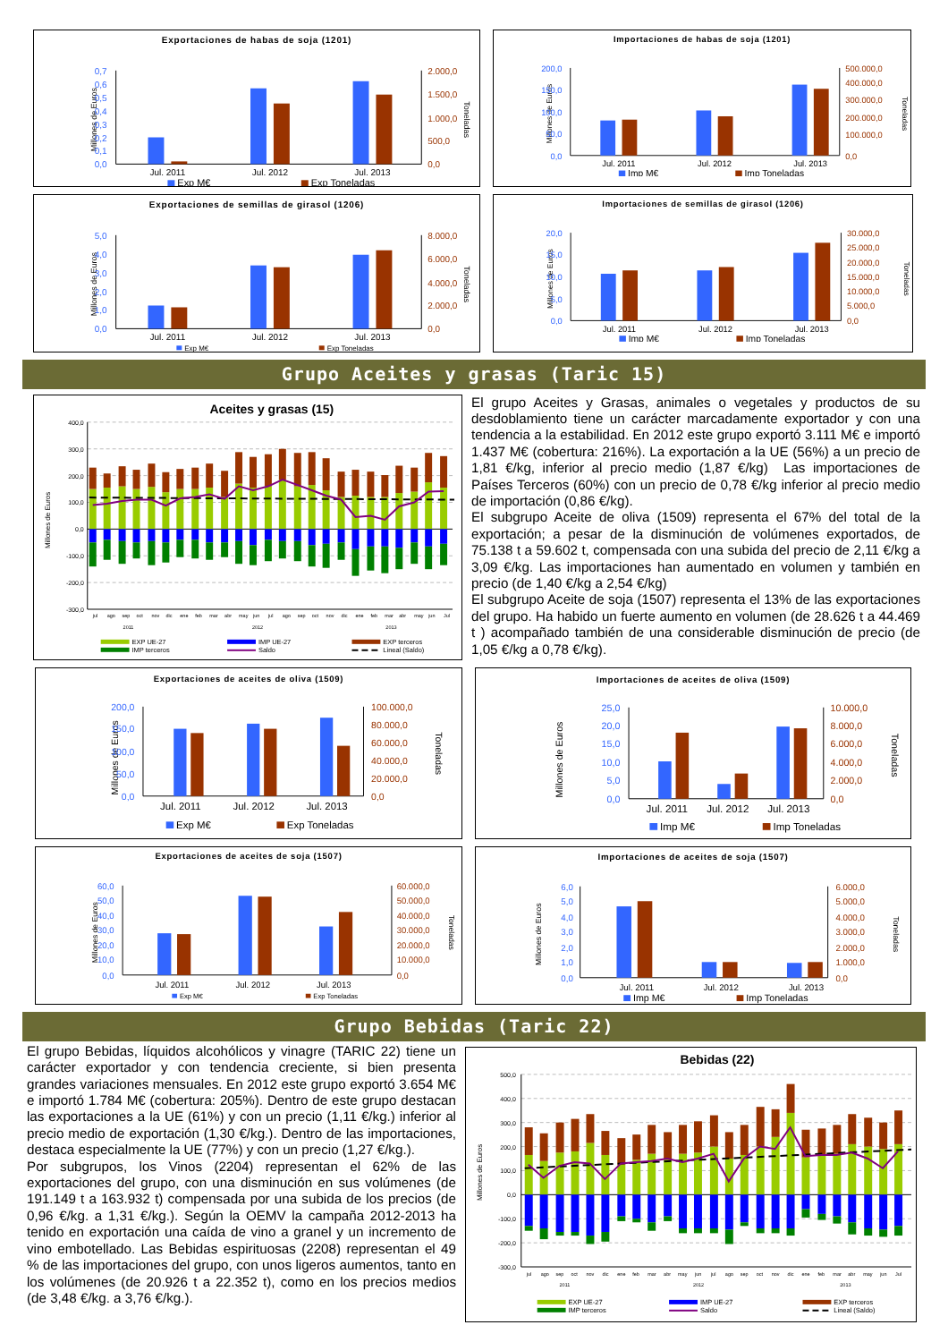Exportaciones de habas de soja (1201)
Millones de Euros
0,7
0,6
0,5
0,4
0,3
0,2
0,1
0,0
2.000,0
1.500,0
1.000,0
500,0
0,0
Toneladas
Jul. 2011
Jul. 2012
Jul. 2013
Exp M€
Exp Toneladas
Importaciones de habas de soja (1201)
Millones de Euros
200,0
150,0
100,0
50,0
0,0
500.000,0
400.000,0
300.000,0
200.000,0
100.000,0
0,0
Toneladas
Jul. 2011
Jul. 2012
Jul. 2013
Imp M€
Imp Toneladas
Exportaciones de semillas de girasol (1206)
Millones de Euros
5,0
4,0
3,0
2,0
1,0
0,0
8.000,0
6.000,0
4.000,0
2.000,0
0,0
Toneladas
Jul. 2011
Jul. 2012
Jul. 2013
Exp M€
Exp Toneladas
Importaciones de semillas de girasol (1206)
Millones de Euros
20,0
15,0
10,0
5,0
0,0
30.000,0
25.000,0
20.000,0
15.000,0
10.000,0
5.000,0
0,0
Toneladas
Jul. 2011
Jul. 2012
Jul. 2013
Imp M€
Imp Toneladas
Grupo Aceites y grasas (Taric 15)
Aceites y grasas (15)
Millones de Euros
400,0
300,0
200,0
100,0
0,0
-100,0
-200,0
-300,0
jul
ago
sep
oct
nov
dic
ene
feb
mar
abr
may
jun
jul
ago
sep
oct
nov
dic
ene
feb
mar
abr
may
jun
Jul
2011
2012
2013
EXP UE-27
IMP UE-27
EXP terceros
IMP terceros
Saldo
Lineal (Saldo)
El grupo Aceites y Grasas, animales o vegetales y productos de su desdoblamiento tiene un carácter marcadamente exportador y con una tendencia a la estabilidad. En 2012 este grupo exportó 3.111 M€ e importó 1.437 M€ (cobertura: 216%). La exportación a la UE (56%) a un precio de 1,81 €/kg, inferior al precio medio (1,87 €/kg) Las importaciones de Países Terceros (60%) con un precio de 0,78 €/kg inferior al precio medio de importación (0,86 €/kg).
El subgrupo Aceite de oliva (1509) representa el 67% del total de la exportación; a pesar de la disminución de volúmenes exportados, de 75.138 t a 59.602 t, compensada con una subida del precio de 2,11 €/kg a 3,09 €/kg. Las importaciones han aumentado en volumen y también en precio (de 1,40 €/kg a 2,54 €/kg)
El subgrupo Aceite de soja (1507) representa el 13% de las exportaciones del grupo. Ha habido un fuerte aumento en volumen (de 28.626 t a 44.469 t ) acompañado también de una considerable disminución de precio (de 1,05 €/kg a 0,78 €/kg).
Exportaciones de aceites de oliva (1509)
Millones de Euros
200,0
150,0
100,0
50,0
0,0
100.000,0
80.000,0
60.000,0
40.000,0
20.000,0
0,0
Toneladas
Jul. 2011
Jul. 2012
Jul. 2013
Exp M€
Exp Toneladas
Importaciones de aceites de oliva (1509)
Millones de Euros
25,0
20,0
15,0
10,0
5,0
0,0
10.000,0
8.000,0
6.000,0
4.000,0
2.000,0
0,0
Toneladas
Jul. 2011
Jul. 2012
Jul. 2013
Imp M€
Imp Toneladas
Exportaciones de aceites de soja (1507)
Millones de Euros
60,0
50,0
40,0
30,0
20,0
10,0
0,0
60.000,0
50.000,0
40.000,0
30.000,0
20.000,0
10.000,0
0,0
Toneladas
Jul. 2011
Jul. 2012
Jul. 2013
Exp M€
Exp Toneladas
Importaciones de aceites de soja (1507)
Millones de Euros
6,0
5,0
4,0
3,0
2,0
1,0
0,0
6.000,0
5.000,0
4.000,0
3.000,0
2.000,0
1.000,0
0,0
Toneladas
Jul. 2011
Jul. 2012
Jul. 2013
Imp M€
Imp Toneladas
Grupo Bebidas (Taric 22)
El grupo Bebidas, líquidos alcohólicos y vinagre (TARIC 22) tiene un carácter exportador y con tendencia creciente, si bien presenta grandes variaciones mensuales. En 2012 este grupo exportó 3.654 M€ e importó 1.784 M€ (cobertura: 205%). Dentro de este grupo destacan las exportaciones a la UE (61%) y con un precio (1,11 €/kg.) inferior al precio medio de exportación (1,30 €/kg.). Dentro de las importaciones, destaca especialmente la UE (77%) y con un precio (1,27 €/kg.).
Por subgrupos, los Vinos (2204) representan el 62% de las exportaciones del grupo, con una disminución en sus volúmenes (de 191.149 t a 163.932 t) compensada por una subida de los precios (de 0,96 €/kg. a 1,31 €/kg.). Según la OEMV la campaña 2012-2013 ha tenido en exportación una caída de vino a granel y un incremento de vino embotellado. Las Bebidas espirituosas (2208) representan el 49 % de las importaciones del grupo, con unos ligeros aumentos, tanto en los volúmenes (de 20.926 t a 22.352 t), como en los precios medios (de 3,48 €/kg. a 3,76 €/kg.).
Bebidas (22)
Millones de Euros
500,0
400,0
300,0
200,0
100,0
0,0
-100,0
-200,0
-300,0
jul
ago
sep
oct
nov
dic
ene
feb
mar
abr
may
jun
jul
ago
sep
oct
nov
dic
ene
feb
mar
abr
may
jun
Jul
2011
2012
2013
EXP UE-27
IMP UE-27
EXP terceros
IMP terceros
Saldo
Lineal (Saldo)